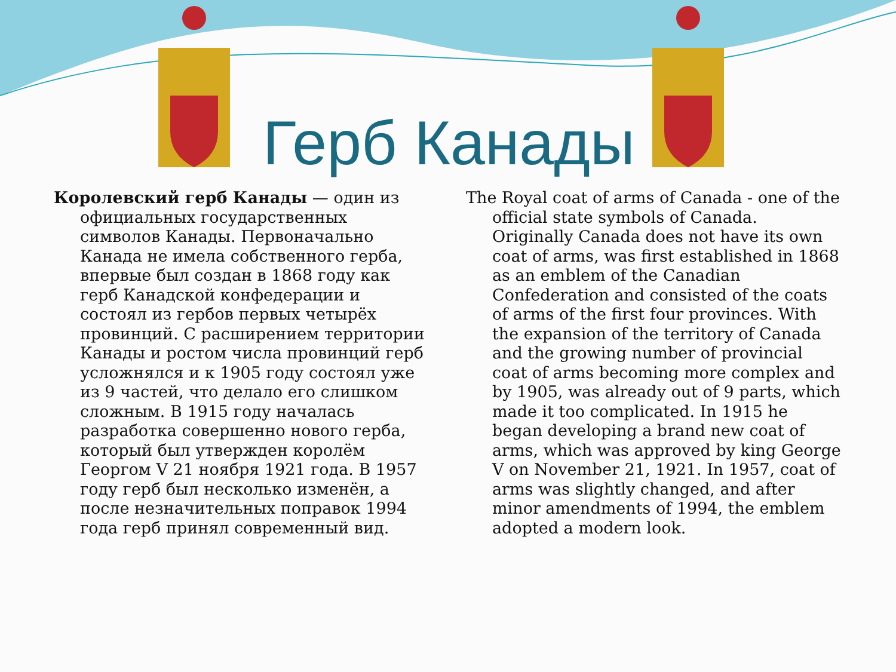Герб Канады
Королевский герб Канады — один из официальных государственных символов Канады. Первоначально Канада не имела собственного герба, впервые был создан в 1868 году как герб Канадской конфедерации и состоял из гербов первых четырёх провинций. С расширением территории Канады и ростом числа провинций герб усложнялся и к 1905 году состоял уже из 9 частей, что делало его слишком сложным. В 1915 году началась разработка совершенно нового герба, который был утвержден королём Георгом V 21 ноября 1921 года. В 1957 году герб был несколько изменён, а после незначительных поправок 1994 года герб принял современный вид.
The Royal coat of arms of Canada - one of the official state symbols of Canada. Originally Canada does not have its own coat of arms, was first established in 1868 as an emblem of the Canadian Confederation and consisted of the coats of arms of the first four provinces. With the expansion of the territory of Canada and the growing number of provincial coat of arms becoming more complex and by 1905, was already out of 9 parts, which made it too complicated. In 1915 he began developing a brand new coat of arms, which was approved by king George V on November 21, 1921. In 1957, coat of arms was slightly changed, and after minor amendments of 1994, the emblem adopted a modern look.